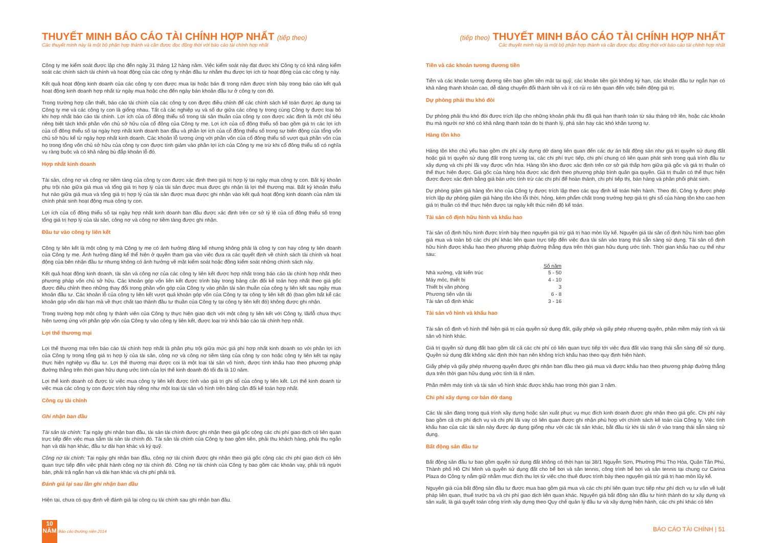THUYẾT MINH BÁO CÁO TÀI CHÍNH HỢP NHẤT (tiếp theo)
Các thuyết minh này là một bộ phận hợp thành và cần được đọc đồng thời với báo cáo tài chính hợp nhất
Công ty mẹ kiểm soát được lập cho đến ngày 31 tháng 12 hàng năm. Việc kiểm soát này đạt được khi Công ty có khả năng kiểm soát các chính sách tài chính và hoạt động của các công ty nhận đầu tư nhằm thu được lợi ích từ hoạt động của các công ty này.
Kết quả hoạt động kinh doanh của các công ty con được mua lại hoặc bán đi trong năm được trình bày trong báo cáo kết quả hoạt động kinh doanh hợp nhất từ ngày mua hoặc cho đến ngày bán khoản đầu tư ở công ty con đó.
Trong trường hợp cần thiết, báo cáo tài chính của các công ty con được điều chỉnh để các chính sách kế toán được áp dụng tại Công ty mẹ và các công ty con là giống nhau. Tất cả các nghiệp vụ và số dư giữa các công ty trong cùng Công ty được loại bỏ khi hợp nhất báo cáo tài chính. Lợi ích của cổ đông thiểu số trong tài sản thuần của công ty con được xác định là một chỉ tiêu riêng biệt tách khỏi phần vốn chủ sở hữu của cổ đông của Công ty mẹ. Lợi ích của cổ đông thiểu số bao gồm giá trị các lợi ích của cổ đông thiểu số tại ngày hợp nhất kinh doanh ban đầu và phần lợi ích của cổ đông thiểu số trong sự biến động của tổng vốn chủ sở hữu kể từ ngày hợp nhất kinh doanh. Các khoản lỗ tương ứng với phần vốn của cổ đông thiểu số vượt quá phần vốn của họ trong tổng vốn chủ sở hữu của công ty con được tính giảm vào phần lợi ích của Công ty mẹ trừ khi cổ đông thiểu số có nghĩa vụ ràng buộc và có khả năng bù đắp khoản lỗ đó.
Hợp nhất kinh doanh
Tài sản, công nợ và công nợ tiềm tàng của công ty con được xác định theo giá trị hợp lý tại ngày mua công ty con. Bất kỳ khoản phụ trội nào giữa giá mua và tổng giá trị hợp lý của tài sản được mua được ghi nhận là lợi thế thương mại. Bất kỳ khoản thiếu hụt nào giữa giá mua và tổng giá trị hợp lý của tài sản được mua được ghi nhận vào kết quả hoạt động kinh doanh của năm tài chính phát sinh hoạt động mua công ty con.
Lợi ích của cổ đông thiểu số tại ngày hợp nhất kinh doanh ban đầu được xác định trên cơ sở tỷ lệ của cổ đông thiểu số trong tổng giá trị hợp lý của tài sản, công nợ và công nợ tiềm tàng được ghi nhận.
Đầu tư vào công ty liên kết
Công ty liên kết là một công ty mà Công ty mẹ có ảnh hưởng đáng kể nhưng không phải là công ty con hay công ty liên doanh của Công ty mẹ. Ảnh hưởng đáng kể thể hiện ở quyền tham gia vào việc đưa ra các quyết định về chính sách tài chính và hoạt động của bên nhận đầu tư nhưng không có ảnh hưởng về mặt kiểm soát hoặc đồng kiểm soát những chính sách này.
Kết quả hoạt động kinh doanh, tài sản và công nợ của các công ty liên kết được hợp nhất trong báo cáo tài chính hợp nhất theo phương pháp vốn chủ sở hữu. Các khoản góp vốn liên kết được trình bày trong bảng cân đối kế toán hợp nhất theo giá gốc được điều chỉnh theo những thay đổi trong phần vốn góp của Công ty vào phần tài sản thuần của công ty liên kết sau ngày mua khoản đầu tư. Các khoản lỗ của công ty liên kết vượt quá khoản góp vốn của Công ty tại công ty liên kết đó (bao gồm bất kể các khoản góp vốn dài hạn mà về thực chất tạo thành đầu tư thuần của Công ty tại công ty liên kết đó) không được ghi nhận.
Trong trường hợp một công ty thành viên của Công ty thực hiện giao dịch với một công ty liên kết với Công ty, lãi/lỗ chưa thực hiện tương ứng với phần góp vốn của Công ty vào công ty liên kết, được loại trừ khỏi báo cáo tài chính hợp nhất.
Lợi thế thương mại
Lợi thế thương mại trên báo cáo tài chính hợp nhất là phần phụ trội giữa mức giá phí hợp nhất kinh doanh so với phần lợi ích của Công ty trong tổng giá trị hợp lý của tài sản, công nợ và công nợ tiềm tàng của công ty con hoặc công ty liên kết tại ngày thực hiện nghiệp vụ đầu tư. Lợi thế thương mại được coi là một loại tài sản vô hình, được tính khấu hao theo phương pháp đường thẳng trên thời gian hữu dụng ước tính của lợi thế kinh doanh đó tối đa là 10 năm.
Lợi thế kinh doanh có được từ việc mua công ty liên kết được tính vào giá trị ghi sổ của công ty liên kết. Lợi thế kinh doanh từ việc mua các công ty con được trình bày riêng như một loại tài sản vô hình trên bảng cân đối kế toán hợp nhất.
Công cụ tài chính
Ghi nhận ban đầu
Tài sản tài chính: Tại ngày ghi nhận ban đầu, tài sản tài chính được ghi nhận theo giá gốc cộng các chi phí giao dịch có liên quan trực tiếp đến việc mua sắm tài sản tài chính đó. Tài sản tài chính của Công ty bao gồm tiền, phải thu khách hàng, phải thu ngắn hạn và dài hạn khác, đầu tư dài hạn khác và ký quỹ.
Công nợ tài chính: Tại ngày ghi nhận ban đầu, công nợ tài chính được ghi nhận theo giá gốc cộng các chi phí giao dịch có liên quan trực tiếp đến việc phát hành công nợ tài chính đó. Công nợ tài chính của Công ty bao gồm các khoản vay, phải trả người bán, phải trả ngắn hạn và dài hạn khác và chi phí phải trả.
Đánh giá lại sau lần ghi nhận ban đầu
Hiện tại, chưa có quy định về đánh giá lại công cụ tài chính sau ghi nhận ban đầu.
(tiếp theo) THUYẾT MINH BÁO CÁO TÀI CHÍNH HỢP NHẤT
Các thuyết minh này là một bộ phận hợp thành và cần được đọc đồng thời với báo cáo tài chính hợp nhất
Tiền và các khoản tương đương tiền
Tiền và các khoản tương đương tiền bao gồm tiền mặt tại quỹ, các khoản tiền gửi không kỳ hạn, các khoản đầu tư ngắn hạn có khả năng thanh khoản cao, dễ dàng chuyển đổi thành tiền và ít có rủi ro liên quan đến việc biến động giá trị.
Dự phòng phải thu khó đòi
Dự phòng phải thu khó đòi được trích lập cho những khoản phải thu đã quá hạn thanh toán từ sáu tháng trở lên, hoặc các khoản thu mà người nợ khó có khả năng thanh toán do bị thanh lý, phá sản hay các khó khăn tương tự.
Hàng tồn kho
Hàng tồn kho chủ yếu bao gồm chi phí xây dựng dở dang liên quan đến các dự án bất động sản như giá trị quyền sử dụng đất hoặc giá trị quyền sử dụng đất trong tương lai, các chi phí trực tiếp, chi phí chung có liên quan phát sinh trong quá trình đầu tư xây dựng và chi phí lãi vay được vốn hóa. Hàng tồn kho được xác định trên cơ sở giá thấp hơn giữa giá gốc và giá trị thuần có thể thực hiện được. Giá gốc của hàng hóa được xác định theo phương pháp bình quân gia quyền. Giá trị thuần có thể thực hiện được được xác định bằng giá bán ước tính trừ các chi phí để hoàn thành, chi phí tiếp thị, bán hàng và phân phối phát sinh.
Dự phòng giảm giá hàng tồn kho của Công ty được trích lập theo các quy định kế toán hiện hành. Theo đó, Công ty được phép trích lập dự phòng giảm giá hàng tồn kho lỗi thời, hỏng, kém phẩm chất trong trường hợp giá trị ghi sổ của hàng tồn kho cao hơn giá trị thuần có thể thực hiện được tại ngày kết thúc niên độ kế toán.
Tài sản cố định hữu hình và khấu hao
Tài sản cố định hữu hình được trình bày theo nguyên giá trừ giá trị hao mòn lũy kế. Nguyên giá tài sản cố định hữu hình bao gồm giá mua và toàn bộ các chi phí khác liên quan trực tiếp đến việc đưa tài sản vào trạng thái sẵn sàng sử dụng. Tài sản cố định hữu hình được khấu hao theo phương pháp đường thẳng dựa trên thời gian hữu dụng ước tính. Thời gian khấu hao cụ thể như sau:
| | Số năm |
| --- | --- |
| Nhà xưởng, vật kiến trúc | 5 - 50 |
| Máy móc, thiết bị | 4 - 10 |
| Thiết bị văn phòng | 3 |
| Phương tiện vận tải | 6 - 8 |
| Tài sản cố định khác | 3 - 16 |
Tài sản vô hình và khấu hao
Tài sản cố định vô hình thể hiện giá trị của quyền sử dụng đất, giấy phép và giấy phép nhượng quyền, phần mềm máy tính và tài sản vô hình khác.
Giá trị quyền sử dụng đất bao gồm tất cả các chi phí có liên quan trực tiếp tới việc đưa đất vào trạng thái sẵn sàng để sử dụng. Quyền sử dụng đất không xác định thời hạn nên không trích khấu hao theo quy định hiện hành.
Giấy phép và giấy phép nhượng quyền được ghi nhận ban đầu theo giá mua và được khấu hao theo phương pháp đường thẳng dựa trên thời gian hữu dụng ước tính là 8 năm.
Phần mềm máy tính và tài sản vô hình khác được khấu hao trong thời gian 3 năm.
Chi phí xây dựng cơ bản dở dang
Các tài sản đang trong quá trình xây dựng hoặc sản xuất phục vụ mục đích kinh doanh được ghi nhận theo giá gốc. Chi phí này bao gồm cả chi phí dịch vụ và chi phí lãi vay có liên quan được ghi nhận phù hợp với chính sách kế toán của Công ty. Việc tính khấu hao của các tài sản này được áp dụng giống như với các tài sản khác, bắt đầu từ khi tài sản ở vào trạng thái sẵn sàng sử dụng.
Bất động sản đầu tư
Bất động sản đầu tư bao gồm quyền sử dụng đất không có thời hạn tại 38/1 Nguyễn Sơn, Phường Phú Thọ Hòa, Quận Tân Phú, Thành phố Hồ Chí Minh và quyền sử dụng đất cho bể bơi và sân tennis, công trình bể bơi và sân tennis tại chung cư Carina Plaza do Công ty nắm giữ nhằm mục đích thu lợi từ việc cho thuê được trình bày theo nguyên giá trừ giá trị hao mòn lũy kế.
Nguyên giá của bất động sản đầu tư được mua bao gồm giá mua và các chi phí liên quan trực tiếp như phí dịch vụ tư vấn về luật pháp liên quan, thuế trước bạ và chi phí giao dịch liên quan khác. Nguyên giá bất động sản đầu tư hình thành do tự xây dựng và sản xuất, là giá quyết toán công trình xây dựng theo Quy chế quản lý đầu tư và xây dựng hiện hành, các chi phí khác có liên
10 NĂM Báo cáo thường niên 2014
BÁO CÁO TÀI CHÍNH | 51